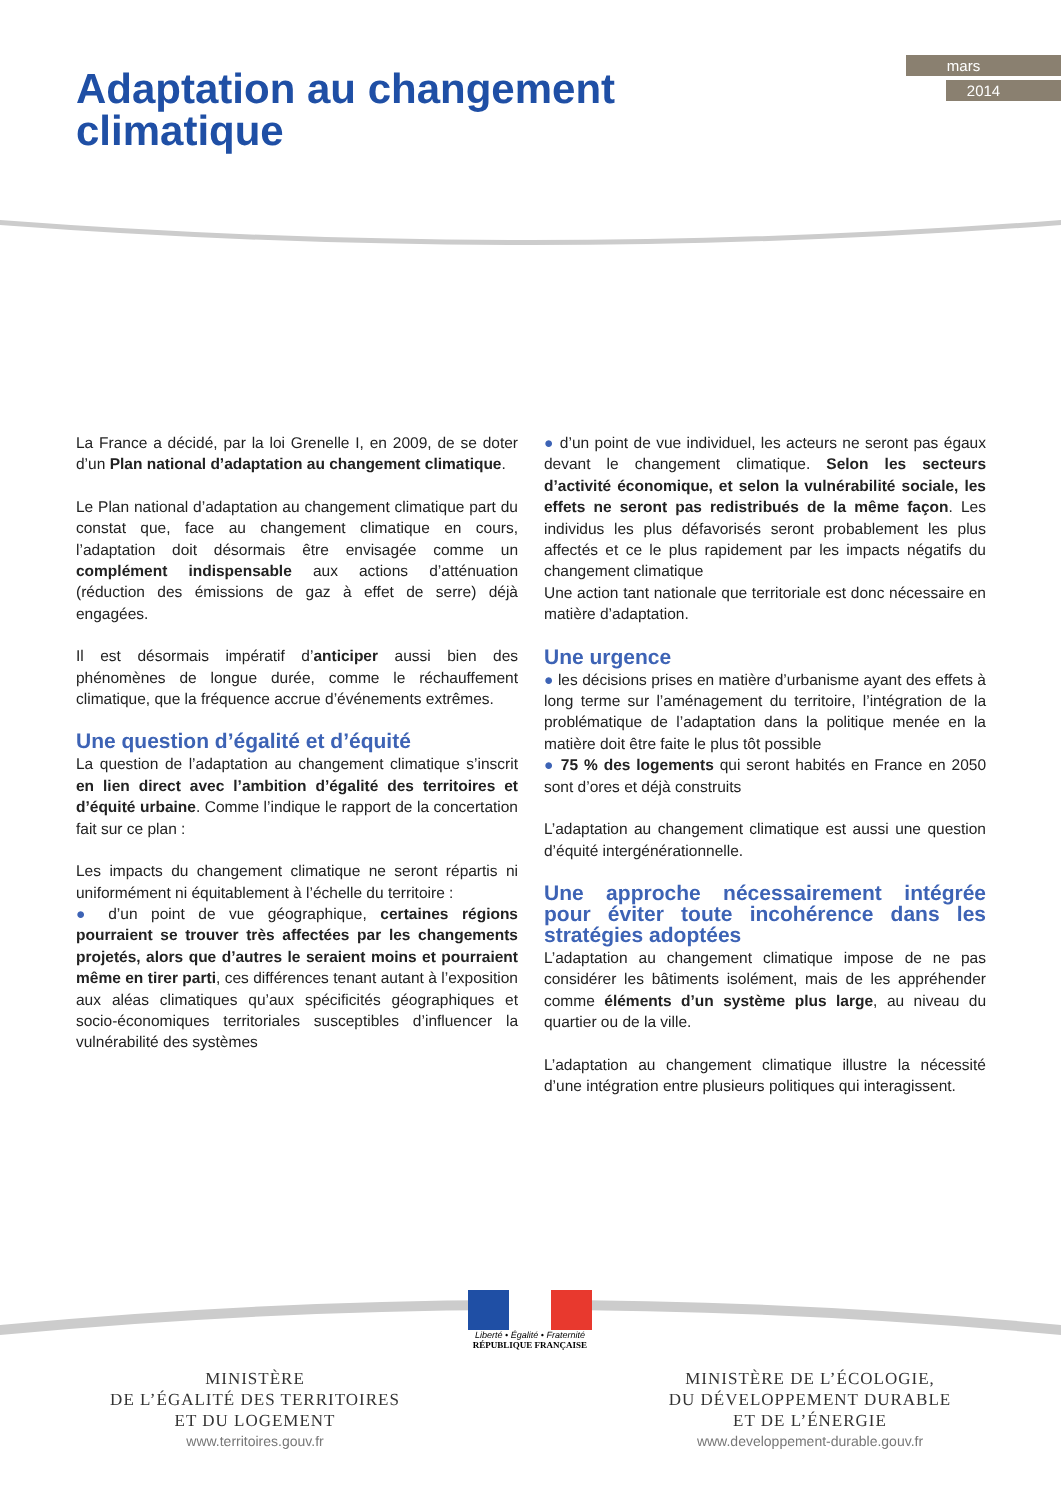mars
2014
Adaptation au changement
climatique
La France a décidé, par la loi Grenelle I, en 2009, de se doter d’un Plan national d’adaptation au changement climatique.
Le Plan national d’adaptation au changement climatique part du constat que, face au changement climatique en cours, l’adaptation doit désormais être envisagée comme un complément indispensable aux actions d’atténuation (réduction des émissions de gaz à effet de serre) déjà engagées.
Il est désormais impératif d’anticiper aussi bien des phénomènes de longue durée, comme le réchauffement climatique, que la fréquence accrue d’événements extrêmes.
Une question d’égalité et d’équité
La question de l’adaptation au changement climatique s’inscrit en lien direct avec l’ambition d’égalité des territoires et d’équité urbaine. Comme l’indique le rapport de la concertation fait sur ce plan :
Les impacts du changement climatique ne seront répartis ni uniformément ni équitablement à l’échelle du territoire :
● d’un point de vue géographique, certaines régions pourraient se trouver très affectées par les changements projetés, alors que d’autres le seraient moins et pourraient même en tirer parti, ces différences tenant autant à l’exposition aux aléas climatiques qu’aux spécificités géographiques et socio-économiques territoriales susceptibles d’influencer la vulnérabilité des systèmes
● d’un point de vue individuel, les acteurs ne seront pas égaux devant le changement climatique. Selon les secteurs d’activité économique, et selon la vulnérabilité sociale, les effets ne seront pas redistribués de la même façon. Les individus les plus défavorisés seront probablement les plus affectés et ce le plus rapidement par les impacts négatifs du changement climatique
Une action tant nationale que territoriale est donc nécessaire en matière d’adaptation.
Une urgence
● les décisions prises en matière d’urbanisme ayant des effets à long terme sur l’aménagement du territoire, l’intégration de la problématique de l’adaptation dans la politique menée en la matière doit être faite le plus tôt possible
● 75 % des logements qui seront habités en France en 2050 sont d’ores et déjà construits
L’adaptation au changement climatique est aussi une question d’équité intergénérationnelle.
Une approche nécessairement intégrée pour éviter toute incohérence dans les stratégies adoptées
L’adaptation au changement climatique impose de ne pas considérer les bâtiments isolément, mais de les appréhender comme éléments d’un système plus large, au niveau du quartier ou de la ville.
L’adaptation au changement climatique illustre la nécessité d’une intégration entre plusieurs politiques qui interagissent.
Liberté • Égalité • Fraternité
RÉPUBLIQUE FRANÇAISE
MINISTÈRE
DE L’ÉGALITÉ DES TERRITOIRES
ET DU LOGEMENT
www.territoires.gouv.fr
MINISTÈRE DE L’ÉCOLOGIE,
DU DÉVELOPPEMENT DURABLE
ET DE L’ÉNERGIE
www.developpement-durable.gouv.fr